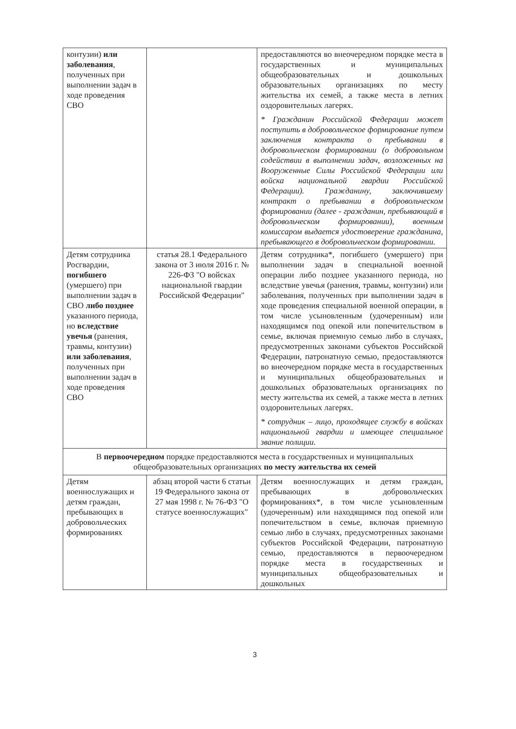| контузии) или заболевания , полученных при выполнении задач в ходе проведения СВО | | предоставляются во внеочередном порядке места в государственных и муниципальных общеобразовательных и дошкольных образовательных организациях по месту жительства их семей, а также места в летних оздоровительных лагерях. * Гражданин Российской Федерации может поступить в добровольческое формирование путем заключения контракта о пребывании в добровольческом формировании (о добровольном содействии в выполнении задач, возложенных на Вооруженные Силы Российской Федерации или войска национальной гвардии Российской Федерации). Гражданину, заключившему контракт о пребывании в добровольческом формировании (далее - гражданин, пребывающий в добровольческом формировании), военным комиссаром выдается удостоверение гражданина, пребывающего в добровольческом формировании. |
| Детям сотрудника Росгвардии, погибшего (умершего) при выполнении задач в СВО либо позднее указанного периода, но вследствие увечья (ранения, травмы, контузии) или заболевания , полученных при выполнении задач в ходе проведения СВО | статья 28.1 Федерального закона от 3 июля 2016 г. № 226-ФЗ "О войсках национальной гвардии Российской Федерации" | Детям сотрудника*, погибшего (умершего) при выполнении задач в специальной военной операции либо позднее указанного периода, но вследствие увечья (ранения, травмы, контузии) или заболевания, полученных при выполнении задач в ходе проведения специальной военной операции, в том числе усыновленным (удочеренным) или находящимся под опекой или попечительством в семье, включая приемную семью либо в случаях, предусмотренных законами субъектов Российской Федерации, патронатную семью, предоставляются во внеочередном порядке места в государственных и муниципальных общеобразовательных и дошкольных образовательных организациях по месту жительства их семей, а также места в летних оздоровительных лагерях. * сотрудник – лицо, проходящее службу в войсках национальной гвардии и имеющее специальное звание полиции. |
| В первоочередном порядке предоставляются места в государственных и муниципальных общеобразовательных организациях по месту жительства их семей | | |
| Детям военнослужащих и детям граждан, пребывающих в добровольческих формированиях | абзац второй части 6 статьи 19 Федерального закона от 27 мая 1998 г. № 76-ФЗ "О статусе военнослужащих" | Детям военнослужащих и детям граждан, пребывающих в добровольческих формированиях*, в том числе усыновленным (удочеренным) или находящимся под опекой или попечительством в семье, включая приемную семью либо в случаях, предусмотренных законами субъектов Российской Федерации, патронатную семью, предоставляются в первоочередном порядке места в государственных и муниципальных общеобразовательных и дошкольных |
3